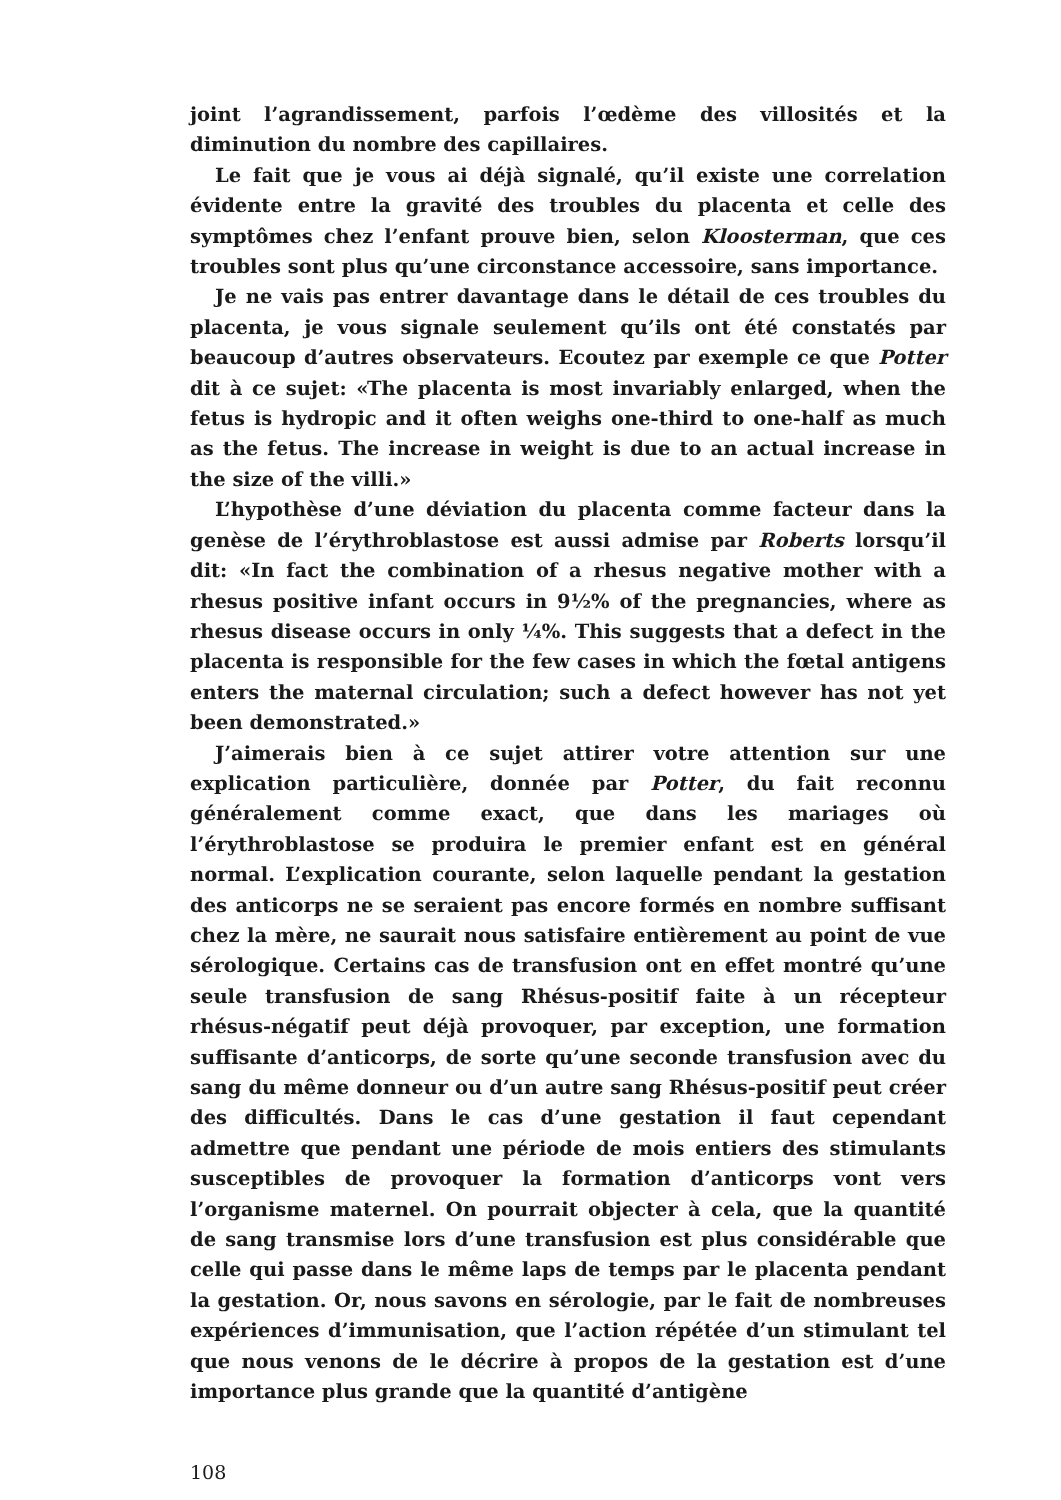joint l’agrandissement, parfois l’œdème des villosités et la diminution du nombre des capillaires.
Le fait que je vous ai déjà signalé, qu’il existe une correlation évidente entre la gravité des troubles du placenta et celle des symptômes chez l’enfant prouve bien, selon Kloosterman, que ces troubles sont plus qu’une circonstance accessoire, sans importance.
Je ne vais pas entrer davantage dans le détail de ces troubles du placenta, je vous signale seulement qu’ils ont été constatés par beaucoup d’autres observateurs. Ecoutez par exemple ce que Potter dit à ce sujet: «The placenta is most invariably enlarged, when the fetus is hydropic and it often weighs one-third to one-half as much as the fetus. The increase in weight is due to an actual increase in the size of the villi.»
L’hypothèse d’une déviation du placenta comme facteur dans la genèse de l’érythroblastose est aussi admise par Roberts lorsqu’il dit: «In fact the combination of a rhesus negative mother with a rhesus positive infant occurs in 9½% of the pregnancies, where as rhesus disease occurs in only ¼%. This suggests that a defect in the placenta is responsible for the few cases in which the fœtal antigens enters the maternal circulation; such a defect however has not yet been demonstrated.»
J’aimerais bien à ce sujet attirer votre attention sur une explication particulière, donnée par Potter, du fait reconnu généralement comme exact, que dans les mariages où l’érythroblastose se produira le premier enfant est en général normal. L’explication courante, selon laquelle pendant la gestation des anticorps ne se seraient pas encore formés en nombre suffisant chez la mère, ne saurait nous satisfaire entièrement au point de vue sérologique. Certains cas de transfusion ont en effet montré qu’une seule transfusion de sang Rhésus-positif faite à un récepteur rhésus-négatif peut déjà provoquer, par exception, une formation suffisante d’anticorps, de sorte qu’une seconde transfusion avec du sang du même donneur ou d’un autre sang Rhésus-positif peut créer des difficultés. Dans le cas d’une gestation il faut cependant admettre que pendant une période de mois entiers des stimulants susceptibles de provoquer la formation d’anticorps vont vers l’organisme maternel. On pourrait objecter à cela, que la quantité de sang transmise lors d’une transfusion est plus considérable que celle qui passe dans le même laps de temps par le placenta pendant la gestation. Or, nous savons en sérologie, par le fait de nombreuses expériences d’immunisation, que l’action répétée d’un stimulant tel que nous venons de le décrire à propos de la gestation est d’une importance plus grande que la quantité d’antigène
108